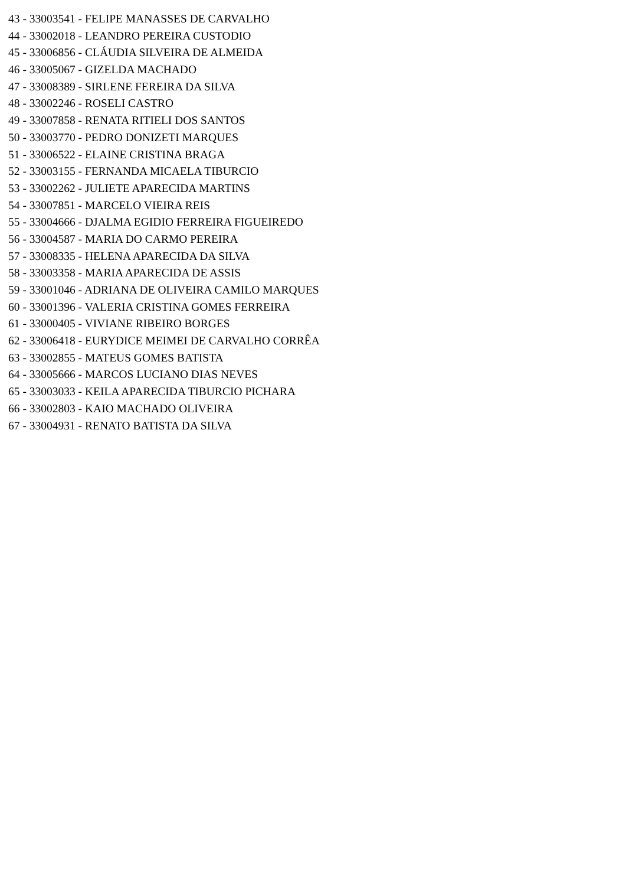43 - 33003541 - FELIPE MANASSES DE CARVALHO
44 - 33002018 - LEANDRO PEREIRA CUSTODIO
45 - 33006856 - CLÁUDIA SILVEIRA DE ALMEIDA
46 - 33005067 - GIZELDA MACHADO
47 - 33008389 - SIRLENE FEREIRA DA SILVA
48 - 33002246 - ROSELI CASTRO
49 - 33007858 - RENATA RITIELI DOS SANTOS
50 - 33003770 - PEDRO DONIZETI MARQUES
51 - 33006522 - ELAINE CRISTINA BRAGA
52 - 33003155 - FERNANDA MICAELA TIBURCIO
53 - 33002262 - JULIETE APARECIDA MARTINS
54 - 33007851 - MARCELO VIEIRA REIS
55 - 33004666 - DJALMA EGIDIO FERREIRA FIGUEIREDO
56 - 33004587 - MARIA DO CARMO PEREIRA
57 - 33008335 - HELENA APARECIDA DA SILVA
58 - 33003358 - MARIA APARECIDA DE ASSIS
59 - 33001046 - ADRIANA DE OLIVEIRA CAMILO MARQUES
60 - 33001396 - VALERIA CRISTINA GOMES FERREIRA
61 - 33000405 - VIVIANE RIBEIRO BORGES
62 - 33006418 - EURYDICE MEIMEI DE CARVALHO CORRÊA
63 - 33002855 - MATEUS GOMES BATISTA
64 - 33005666 - MARCOS LUCIANO DIAS NEVES
65 - 33003033 - KEILA APARECIDA TIBURCIO PICHARA
66 - 33002803 - KAIO MACHADO OLIVEIRA
67 - 33004931 - RENATO BATISTA DA SILVA